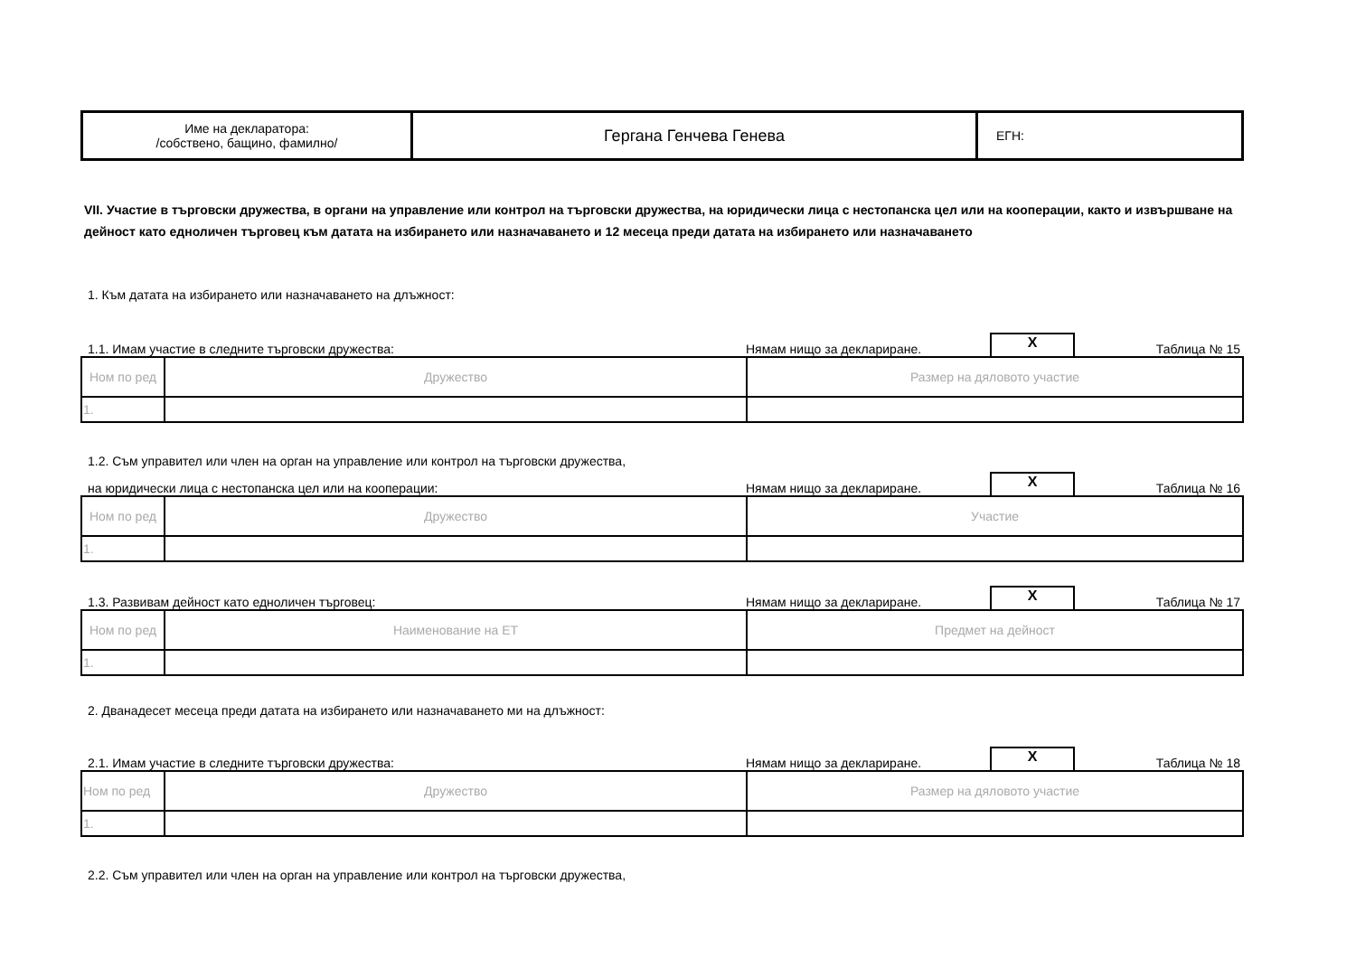| Име на декларатора: /собствено, бащино, фамилно/ | Гергана Генчева Генева | ЕГН: |
VII. Участие в търговски дружества, в органи на управление или контрол на търговски дружества, на юридически лица с нестопанска цел или на кооперации, както и извършване на дейност като едноличен търговец към датата на избирането или назначаването и 12 месеца преди датата на избирането или назначаването
1. Към датата на избирането или назначаването на длъжност:
1.1. Имам участие в следните търговски дружества: Нямам нищо за деклариране. X Таблица № 15
| Ном по ред | Дружество | Размер на дяловото участие |
| 1. | | |
1.2. Съм управител или член на орган на управление или контрол на търговски дружества,
на юридически лица с нестопанска цел или на кооперации: Нямам нищо за деклариране. X Таблица № 16
| Ном по ред | Дружество | Участие |
| 1. | | |
1.3. Развивам дейност като едноличен търговец: Нямам нищо за деклариране. X Таблица № 17
| Ном по ред | Наименование на ЕТ | Предмет на дейност |
| 1. | | |
2. Дванадесет месеца преди датата на избирането или назначаването ми на длъжност:
2.1. Имам участие в следните търговски дружества: Нямам нищо за деклариране. X Таблица № 18
| Ном по ред | Дружество | Размер на дяловото участие |
| 1. | | |
2.2. Съм управител или член на орган на управление или контрол на търговски дружества,